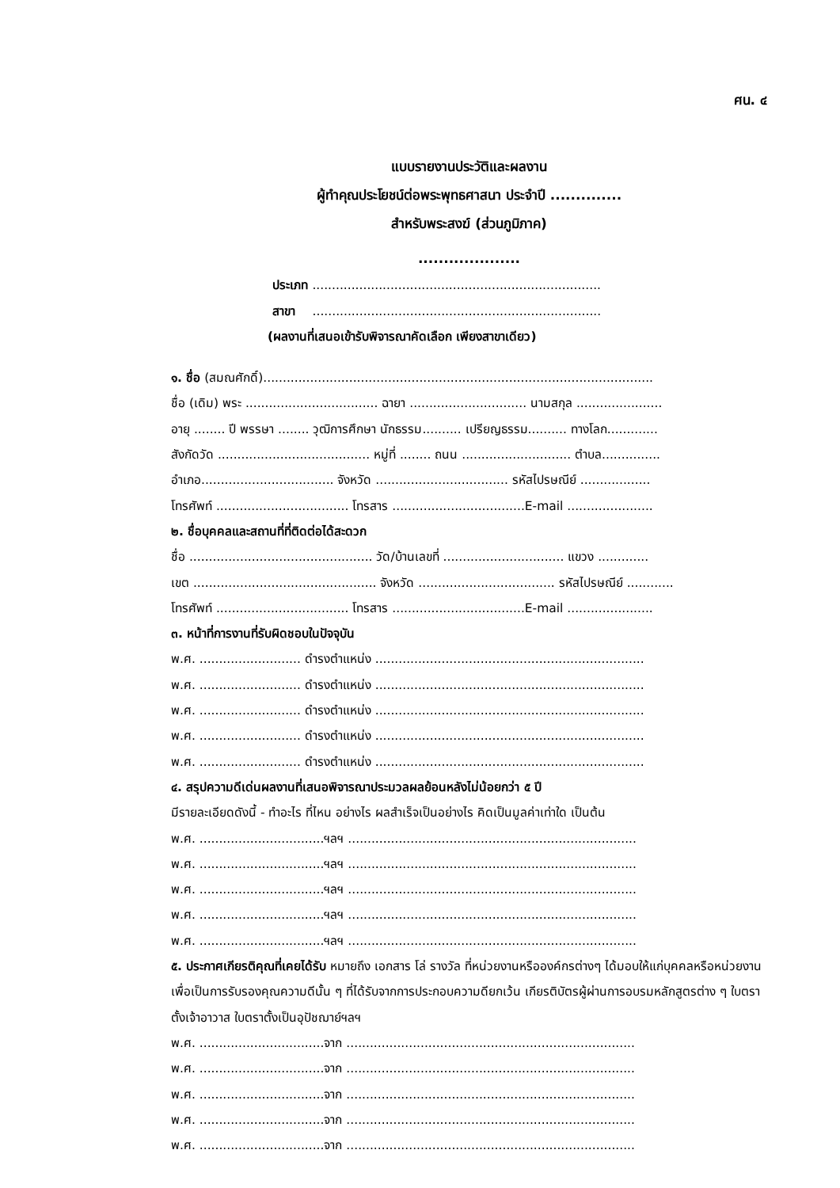ศน. ๔
แบบรายงานประวัติและผลงาน
ผู้ทำคุณประโยชน์ต่อพระพุทธศาสนา ประจำปี ..............
สำหรับพระสงฆ์ (ส่วนภูมิภาค)
....................
ประเภท ..........................................................................
สาขา ..........................................................................
(ผลงานที่เสนอเข้ารับพิจารณาคัดเลือก เพียงสาขาเดียว)
๑. ชื่อ (สมณศักดิ์)....................................................................................................
ชื่อ (เดิม) พระ .................................. ฉายา .............................. นามสกุล ......................
อายุ ........ ปี พรรษา ........ วุฒิการศึกษา นักธรรม.......... เปรียญธรรม.......... ทางโลก.............
สังกัดวัด ....................................... หมู่ที่ ........ ถนน ............................ ตำบล...............
อำเภอ.................................. จังหวัด .................................. รหัสไปรษณีย์ ..................
โทรศัพท์ .................................. โทรสาร ..................................E-mail ......................
๒. ชื่อบุคคลและสถานที่ที่ติดต่อได้สะดวก
ชื่อ ............................................... วัด/บ้านเลขที่ ............................... แขวง .............
เขต ............................................... จังหวัด ................................... รหัสไปรษณีย์ ............
โทรศัพท์ .................................. โทรสาร ..................................E-mail ......................
๓. หน้าที่การงานที่รับผิดชอบในปัจจุบัน
พ.ศ. .......................... ดำรงตำแหน่ง .....................................................................
พ.ศ. .......................... ดำรงตำแหน่ง .....................................................................
พ.ศ. .......................... ดำรงตำแหน่ง .....................................................................
พ.ศ. .......................... ดำรงตำแหน่ง .....................................................................
พ.ศ. .......................... ดำรงตำแหน่ง .....................................................................
๔. สรุปความดีเด่นผลงานที่เสนอพิจารณาประมวลผลย้อนหลังไม่น้อยกว่า ๕ ปี
มีรายละเอียดดังนี้ - ทำอะไร ที่ไหน อย่างไร ผลสำเร็จเป็นอย่างไร คิดเป็นมูลค่าเท่าใด เป็นต้น
พ.ศ. ................................ฯลฯ ..........................................................................
พ.ศ. ................................ฯลฯ ..........................................................................
พ.ศ. ................................ฯลฯ ..........................................................................
พ.ศ. ................................ฯลฯ ..........................................................................
พ.ศ. ................................ฯลฯ ..........................................................................
๕. ประกาศเกียรติคุณที่เคยได้รับ หมายถึง เอกสาร โล่ รางวัล ที่หน่วยงานหรือองค์กรต่างๆ ได้มอบให้แก่บุคคลหรือหน่วยงาน เพื่อเป็นการรับรองคุณความดีนั้น ๆ ที่ได้รับจากการประกอบความดียกเว้น เกียรติบัตรผู้ผ่านการอบรมหลักสูตรต่าง ๆ ใบตราตั้งเจ้าอาวาส ใบตราตั้งเป็นอุปัชฌาย์ฯลฯ
พ.ศ. ................................จาก ..........................................................................
พ.ศ. ................................จาก ..........................................................................
พ.ศ. ................................จาก ..........................................................................
พ.ศ. ................................จาก ..........................................................................
พ.ศ. ................................จาก ..........................................................................